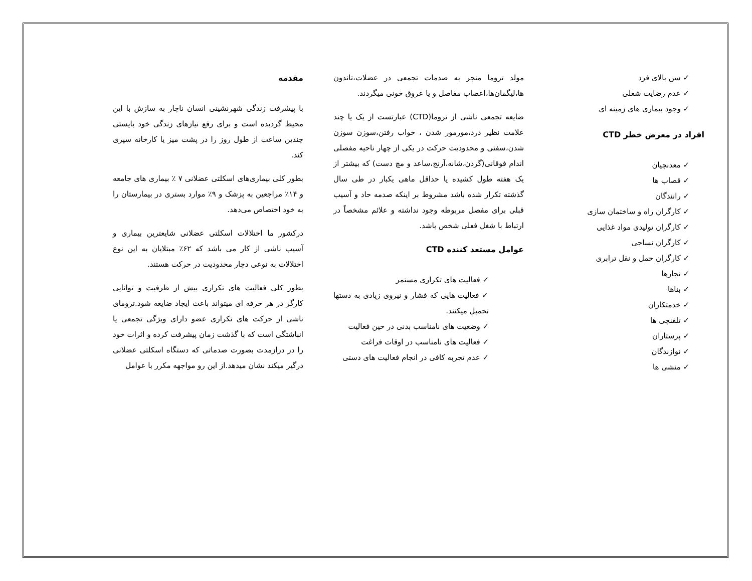مقدمه
با پیشرفت زندگی شهرنشینی انسان ناچار به سازش با این محیط گردیده است و برای رفع نیازهای زندگی خود بایستی چندین ساعت از طول روز را در پشت میز یا کارخانه سپری کند.
بطور کلی بیماری‌های اسکلتی عضلانی ۷ ٪ بیماری های جامعه و ۱۴٪ مراجعین به پزشک و ۹٪ موارد بستری در بیمارستان را به خود اختصاص می‌دهد.
درکشور ما اختلالات اسکلتی عضلانی شایعترین بیماری و آسیب ناشی از کار می باشد که ۶۲٪ مبتلایان به این نوع اختلالات به نوعی دچار محدودیت در حرکت هستند.
بطور کلی فعالیت های تکراری بیش از ظرفیت و توانایی کارگر در هر حرفه ای میتواند باعث ایجاد ضایعه شود.ترومای ناشی از حرکت های تکراری عضو دارای ویژگی تجمعی یا انباشتگی است که با گذشت زمان پیشرفت کرده و اثرات خود را در درازمدت بصورت صدماتی که دستگاه اسکلتی عضلانی درگیر میکند نشان میدهد.از این رو مواجهه مکرر با عوامل
مولد تروما منجر به صدمات تجمعی در عضلات،تاندون ها،لیگمان‌ها،اعصاب مفاصل و یا عروق خونی میگردند.
ضایعه تجمعی ناشی از تروما(CTD) عبارتست از یک یا چند علامت نظیر درد،مورمور شدن ، خواب رفتن،سوزن سوزن شدن،سفتی و محدودیت حرکت در یکی از چهار ناحیه مفصلی اندام فوقانی(گردن،شانه،آرنج،ساعد و مچ دست) که بیشتر از یک هفته طول کشیده یا حداقل ماهی یکبار در طی سال گذشته تکرار شده باشد مشروط بر اینکه صدمه حاد و آسیب قبلی برای مفصل مربوطه وجود نداشته و علائم مشخصاً در ارتباط با شغل فعلی شخص باشد.
عوامل مستعد کننده CTD
فعالیت های تکراری مستمر
فعالیت هایی که فشار و نیروی زیادی به دستها تحمیل میکنند.
وضعیت های نامناسب بدنی در حین فعالیت
فعالیت های نامناسب در اوقات فراغت
عدم تجربه کافی در انجام فعالیت های دستی
سن بالای فرد
عدم رضایت شغلی
وجود بیماری های زمینه ای
افراد در معرض خطر CTD
معدنچیان
قصاب ها
رانندگان
کارگران راه و ساختمان سازی
کارگران تولیدی مواد غذایی
کارگران نساجی
کارگران حمل و نقل ترابری
نجارها
بناها
خدمتکاران
تلفنچی ها
پرستاران
نوازندگان
منشی ها